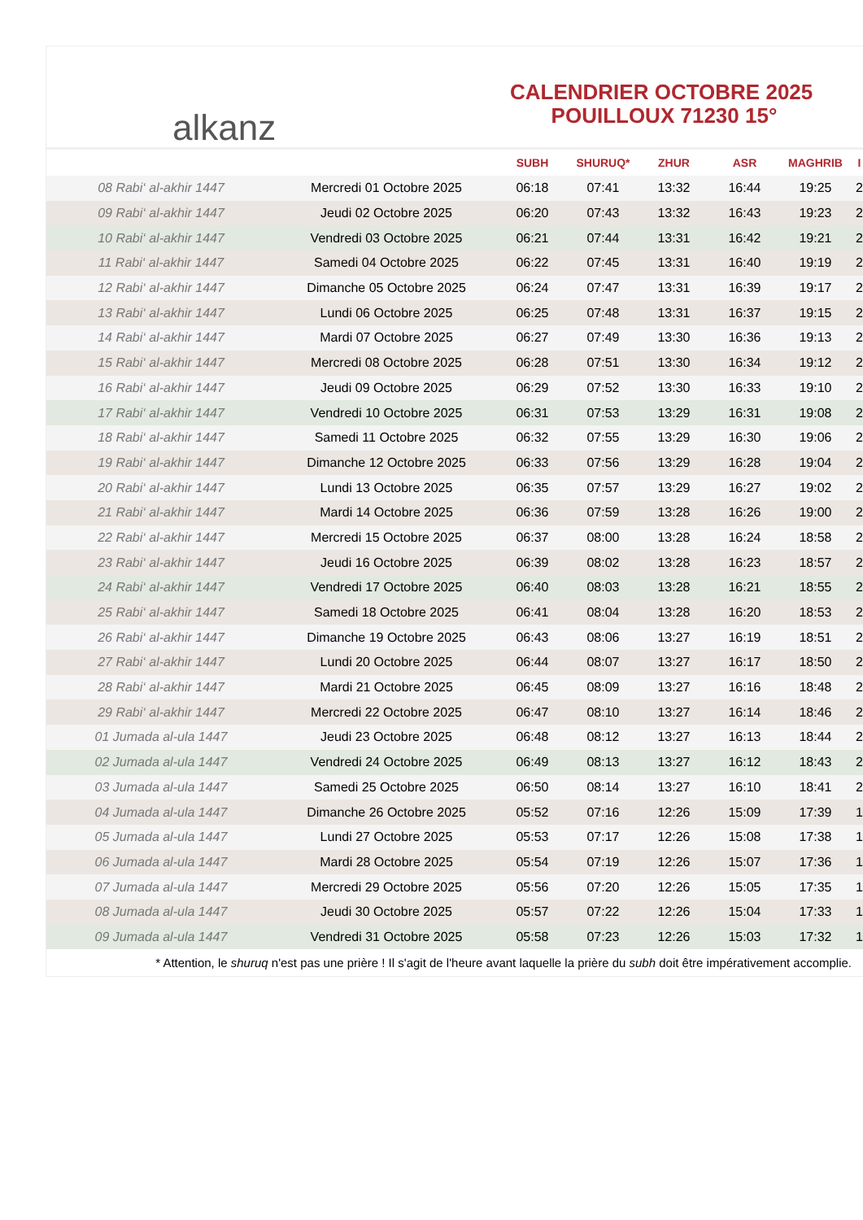alkanz
CALENDRIER OCTOBRE 2025
POUILLOUX 71230 15°
| | | SUBH | SHURUQ* | ZHUR | ASR | MAGHRIB | I |
| --- | --- | --- | --- | --- | --- | --- | --- |
| 08 Rabi‘ al-akhir 1447 | Mercredi 01 Octobre 2025 | 06:18 | 07:41 | 13:32 | 16:44 | 19:25 | 2 |
| 09 Rabi‘ al-akhir 1447 | Jeudi 02 Octobre 2025 | 06:20 | 07:43 | 13:32 | 16:43 | 19:23 | 2 |
| 10 Rabi‘ al-akhir 1447 | Vendredi 03 Octobre 2025 | 06:21 | 07:44 | 13:31 | 16:42 | 19:21 | 2 |
| 11 Rabi‘ al-akhir 1447 | Samedi 04 Octobre 2025 | 06:22 | 07:45 | 13:31 | 16:40 | 19:19 | 2 |
| 12 Rabi‘ al-akhir 1447 | Dimanche 05 Octobre 2025 | 06:24 | 07:47 | 13:31 | 16:39 | 19:17 | 2 |
| 13 Rabi‘ al-akhir 1447 | Lundi 06 Octobre 2025 | 06:25 | 07:48 | 13:31 | 16:37 | 19:15 | 2 |
| 14 Rabi‘ al-akhir 1447 | Mardi 07 Octobre 2025 | 06:27 | 07:49 | 13:30 | 16:36 | 19:13 | 2 |
| 15 Rabi‘ al-akhir 1447 | Mercredi 08 Octobre 2025 | 06:28 | 07:51 | 13:30 | 16:34 | 19:12 | 2 |
| 16 Rabi‘ al-akhir 1447 | Jeudi 09 Octobre 2025 | 06:29 | 07:52 | 13:30 | 16:33 | 19:10 | 2 |
| 17 Rabi‘ al-akhir 1447 | Vendredi 10 Octobre 2025 | 06:31 | 07:53 | 13:29 | 16:31 | 19:08 | 2 |
| 18 Rabi‘ al-akhir 1447 | Samedi 11 Octobre 2025 | 06:32 | 07:55 | 13:29 | 16:30 | 19:06 | 2 |
| 19 Rabi‘ al-akhir 1447 | Dimanche 12 Octobre 2025 | 06:33 | 07:56 | 13:29 | 16:28 | 19:04 | 2 |
| 20 Rabi‘ al-akhir 1447 | Lundi 13 Octobre 2025 | 06:35 | 07:57 | 13:29 | 16:27 | 19:02 | 2 |
| 21 Rabi‘ al-akhir 1447 | Mardi 14 Octobre 2025 | 06:36 | 07:59 | 13:28 | 16:26 | 19:00 | 2 |
| 22 Rabi‘ al-akhir 1447 | Mercredi 15 Octobre 2025 | 06:37 | 08:00 | 13:28 | 16:24 | 18:58 | 2 |
| 23 Rabi‘ al-akhir 1447 | Jeudi 16 Octobre 2025 | 06:39 | 08:02 | 13:28 | 16:23 | 18:57 | 2 |
| 24 Rabi‘ al-akhir 1447 | Vendredi 17 Octobre 2025 | 06:40 | 08:03 | 13:28 | 16:21 | 18:55 | 2 |
| 25 Rabi‘ al-akhir 1447 | Samedi 18 Octobre 2025 | 06:41 | 08:04 | 13:28 | 16:20 | 18:53 | 2 |
| 26 Rabi‘ al-akhir 1447 | Dimanche 19 Octobre 2025 | 06:43 | 08:06 | 13:27 | 16:19 | 18:51 | 2 |
| 27 Rabi‘ al-akhir 1447 | Lundi 20 Octobre 2025 | 06:44 | 08:07 | 13:27 | 16:17 | 18:50 | 2 |
| 28 Rabi‘ al-akhir 1447 | Mardi 21 Octobre 2025 | 06:45 | 08:09 | 13:27 | 16:16 | 18:48 | 2 |
| 29 Rabi‘ al-akhir 1447 | Mercredi 22 Octobre 2025 | 06:47 | 08:10 | 13:27 | 16:14 | 18:46 | 2 |
| 01 Jumada al-ula 1447 | Jeudi 23 Octobre 2025 | 06:48 | 08:12 | 13:27 | 16:13 | 18:44 | 2 |
| 02 Jumada al-ula 1447 | Vendredi 24 Octobre 2025 | 06:49 | 08:13 | 13:27 | 16:12 | 18:43 | 2 |
| 03 Jumada al-ula 1447 | Samedi 25 Octobre 2025 | 06:50 | 08:14 | 13:27 | 16:10 | 18:41 | 2 |
| 04 Jumada al-ula 1447 | Dimanche 26 Octobre 2025 | 05:52 | 07:16 | 12:26 | 15:09 | 17:39 | 1 |
| 05 Jumada al-ula 1447 | Lundi 27 Octobre 2025 | 05:53 | 07:17 | 12:26 | 15:08 | 17:38 | 1 |
| 06 Jumada al-ula 1447 | Mardi 28 Octobre 2025 | 05:54 | 07:19 | 12:26 | 15:07 | 17:36 | 1 |
| 07 Jumada al-ula 1447 | Mercredi 29 Octobre 2025 | 05:56 | 07:20 | 12:26 | 15:05 | 17:35 | 1 |
| 08 Jumada al-ula 1447 | Jeudi 30 Octobre 2025 | 05:57 | 07:22 | 12:26 | 15:04 | 17:33 | 1 |
| 09 Jumada al-ula 1447 | Vendredi 31 Octobre 2025 | 05:58 | 07:23 | 12:26 | 15:03 | 17:32 | 1 |
* Attention, le shuruq n'est pas une prière ! Il s'agit de l'heure avant laquelle la prière du subh doit être impérativement accomplie.